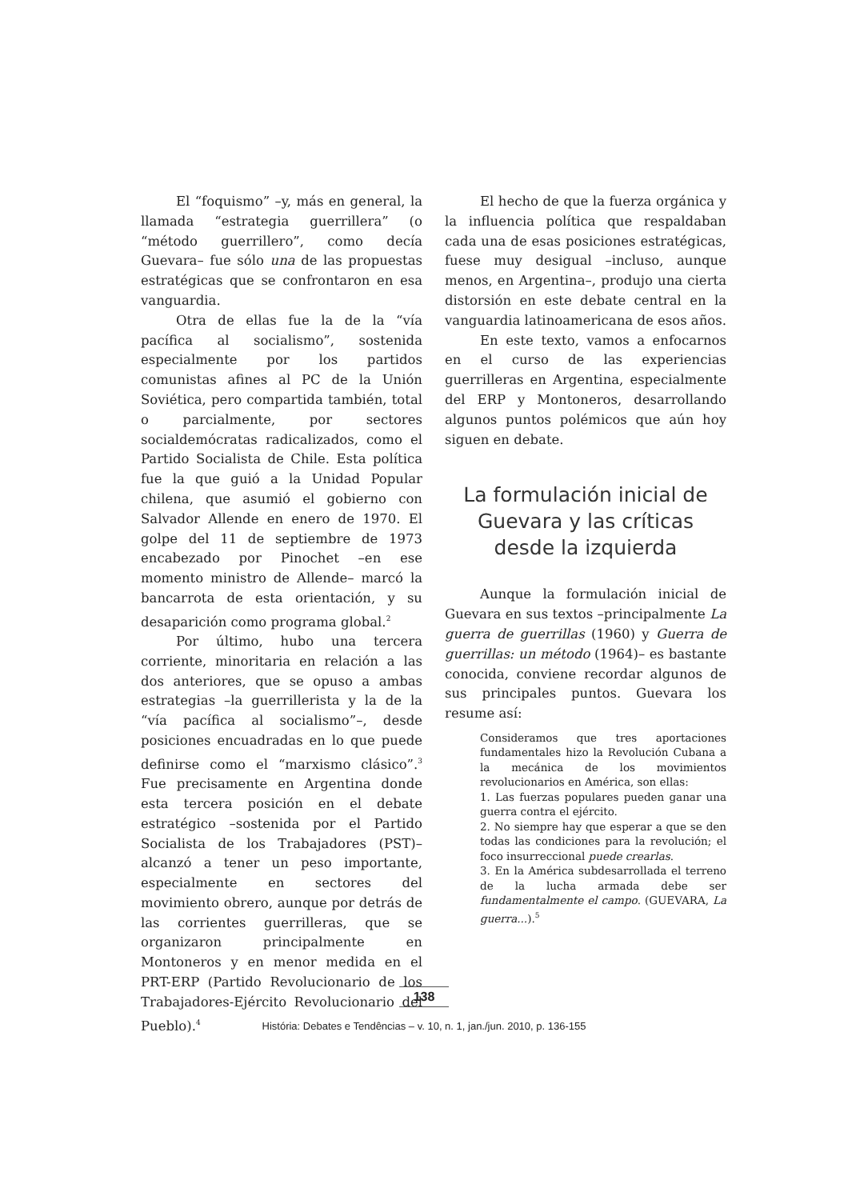El “foquismo” –y, más en general, la llamada “estrategia guerrillera” (o “método guerrillero”, como decía Guevara– fue sólo una de las propuestas estratégicas que se confrontaron en esa vanguardia.
Otra de ellas fue la de la “vía pacífica al socialismo”, sostenida especialmente por los partidos comunistas afines al PC de la Unión Soviética, pero compartida también, total o parcialmente, por sectores socialdemócratas radicalizados, como el Partido Socialista de Chile. Esta política fue la que guió a la Unidad Popular chilena, que asumió el gobierno con Salvador Allende en enero de 1970. El golpe del 11 de septiembre de 1973 encabezado por Pinochet –en ese momento ministro de Allende– marcó la bancarrota de esta orientación, y su desaparición como programa global.<sup>2</sup>
Por último, hubo una tercera corriente, minoritaria en relación a las dos anteriores, que se opuso a ambas estrategias –la guerrillerista y la de la “vía pacífica al socialismo”–, desde posiciones encuadradas en lo que puede definirse como el “marxismo clásico”.<sup>3</sup> Fue precisamente en Argentina donde esta tercera posición en el debate estratégico –sostenida por el Partido Socialista de los Trabajadores (PST)– alcanzó a tener un peso importante, especialmente en sectores del movimiento obrero, aunque por detrás de las corrientes guerrilleras, que se organizaron principalmente en Montoneros y en menor medida en el PRT-ERP (Partido Revolucionario de los Trabajadores-Ejército Revolucionario del Pueblo).<sup>4</sup>
El hecho de que la fuerza orgánica y la influencia política que respaldaban cada una de esas posiciones estratégicas, fuese muy desigual –incluso, aunque menos, en Argentina–, produjo una cierta distorsión en este debate central en la vanguardia latinoamericana de esos años.
En este texto, vamos a enfocarnos en el curso de las experiencias guerrilleras en Argentina, especialmente del ERP y Montoneros, desarrollando algunos puntos polémicos que aún hoy siguen en debate.
La formulación inicial de Guevara y las críticas desde la izquierda
Aunque la formulación inicial de Guevara en sus textos –principalmente La guerra de guerrillas (1960) y Guerra de guerrillas: un método (1964)– es bastante conocida, conviene recordar algunos de sus principales puntos. Guevara los resume así:
Consideramos que tres aportaciones fundamentales hizo la Revolución Cubana a la mecánica de los movimientos revolucionarios en América, son ellas:
1. Las fuerzas populares pueden ganar una guerra contra el ejército.
2. No siempre hay que esperar a que se den todas las condiciones para la revolución; el foco insurreccional puede crearlas.
3. En la América subdesarrollada el terreno de la lucha armada debe ser fundamentalmente el campo. (GUEVARA, La guerra...).<sup>5</sup>
138
História: Debates e Tendências – v. 10, n. 1, jan./jun. 2010, p. 136-155